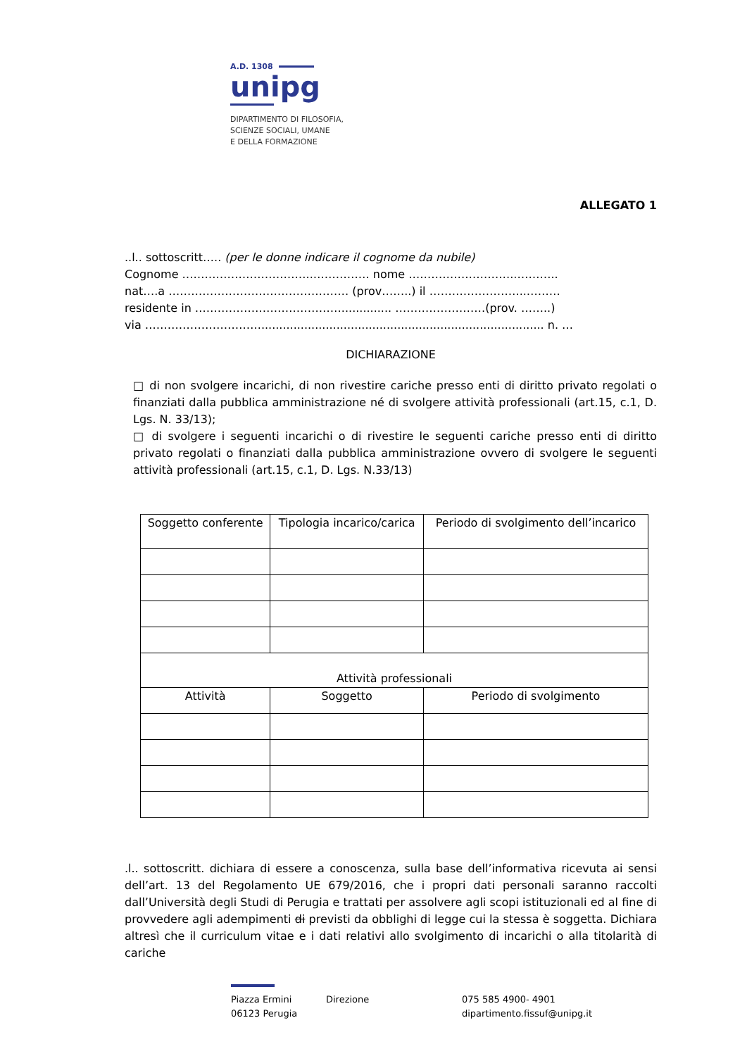A.D. 1308
unipg
DIPARTIMENTO DI FILOSOFIA,
SCIENZE SOCIALI, UMANE
E DELLA FORMAZIONE
ALLEGATO 1
..l.. sottoscritt….. (per le donne indicare il cognome da nubile)
Cognome ……………………………..…………… nome ………………………..………..
nat….a ………………………………………… (prov……..) il ……………………..………
residente in ………………………………….............. ……………………(prov. ……..)
via …………………………................................................................................ n. …
DICHIARAZIONE
□ di non svolgere incarichi, di non rivestire cariche presso enti di diritto privato regolati o finanziati dalla pubblica amministrazione né di svolgere attività professionali (art.15, c.1, D. Lgs. N. 33/13);
□ di svolgere i seguenti incarichi o di rivestire le seguenti cariche presso enti di diritto privato regolati o finanziati dalla pubblica amministrazione ovvero di svolgere le seguenti attività professionali (art.15, c.1, D. Lgs. N.33/13)
| Soggetto conferente | Tipologia incarico/carica | Periodo di svolgimento dell’incarico |
| --- | --- | --- |
| Attività professionali | | |
| Attività | Soggetto | Periodo di svolgimento |
.l.. sottoscritt. dichiara di essere a conoscenza, sulla base dell’informativa ricevuta ai sensi dell’art. 13 del Regolamento UE 679/2016, che i propri dati personali saranno raccolti dall’Università degli Studi di Perugia e trattati per assolvere agli scopi istituzionali ed al fine di provvedere agli adempimenti di previsti da obblighi di legge cui la stessa è soggetta. Dichiara altresì che il curriculum vitae e i dati relativi allo svolgimento di incarichi o alla titolarità di cariche
Piazza Ermini
06123 Perugia
Direzione 075 585 4900- 4901
dipartimento.fissuf@unipg.it